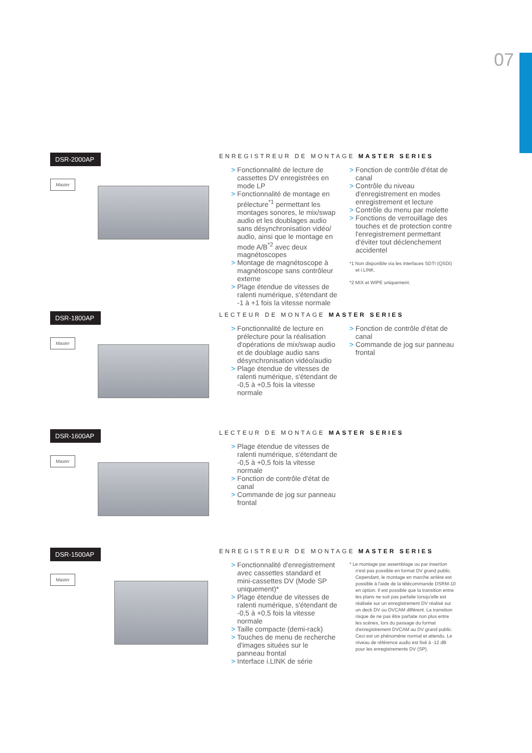07
DSR-2000AP
Master
ENREGISTREUR DE MONTAGE MASTER SERIES
> Fonctionnalité de lecture de cassettes DV enregistrées en mode LP
> Fonctionnalité de montage en prélecture<sup>*1</sup> permettant les montages sonores, le mix/swap audio et les doublages audio sans désynchronisation vidéo/ audio, ainsi que le montage en mode A/B<sup>*2</sup> avec deux magnétoscopes
> Montage de magnétoscope à magnétoscope sans contrôleur externe
> Plage étendue de vitesses de ralenti numérique, s'étendant de -1 à +1 fois la vitesse normale
> Fonction de contrôle d'état de canal
> Contrôle du niveau d'enregistrement en modes enregistrement et lecture
> Contrôle du menu par molette
> Fonctions de verrouillage des touches et de protection contre l'enregistrement permettant d'éviter tout déclenchement accidentel
*1 Non disponible via les interfaces SDTI (QSDI) et i.LINK.
*2 MIX et WIPE uniquement.
DSR-1800AP
Master
LECTEUR DE MONTAGE MASTER SERIES
> Fonctionnalité de lecture en prélecture pour la réalisation d'opérations de mix/swap audio et de doublage audio sans désynchronisation vidéo/audio
> Plage étendue de vitesses de ralenti numérique, s'étendant de -0,5 à +0,5 fois la vitesse normale
> Fonction de contrôle d'état de canal
> Commande de jog sur panneau frontal
DSR-1600AP
Master
LECTEUR DE MONTAGE MASTER SERIES
> Plage étendue de vitesses de ralenti numérique, s'étendant de -0,5 à +0,5 fois la vitesse normale
> Fonction de contrôle d'état de canal
> Commande de jog sur panneau frontal
DSR-1500AP
Master
ENREGISTREUR DE MONTAGE MASTER SERIES
> Fonctionnalité d'enregistrement avec cassettes standard et mini-cassettes DV (Mode SP uniquement)*
> Plage étendue de vitesses de ralenti numérique, s'étendant de -0,5 à +0,5 fois la vitesse normale
> Taille compacte (demi-rack)
> Touches de menu de recherche d'images situées sur le panneau frontal
> Interface i.LINK de série
* Le montage par assemblage ou par insertion n'est pas possible en format DV grand public. Cependant, le montage en marche arrière est possible à l'aide de la télécommande DSRM-10 en option. Il est possible que la transition entre les plans ne soit pas parfaite lorsqu'elle est réalisée sur un enregistrement DV réalisé sur un deck DV ou DVCAM différent. La transition risque de ne pas être parfaite non plus entre les scènes, lors du passage du format d'enregistrement DVCAM au DV grand public. Ceci est un phénomène normal et attendu. Le niveau de référence audio est fixé à -12 dB pour les enregistrements DV (SP).